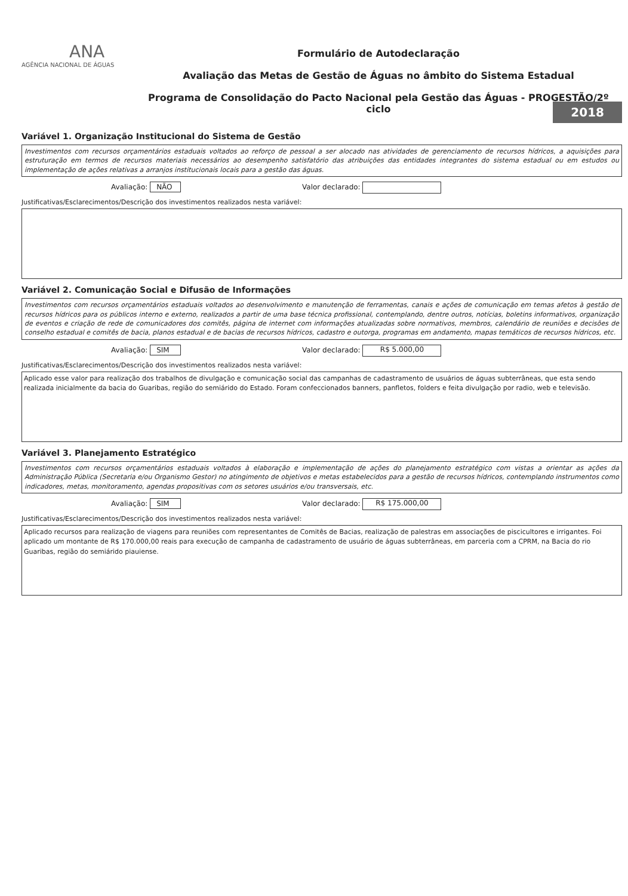ANA
AGÊNCIA NACIONAL DE ÁGUAS
Formulário de Autodeclaração
Avaliação das Metas de Gestão de Águas no âmbito do Sistema Estadual
Programa de Consolidação do Pacto Nacional pela Gestão das Águas - PROGESTÃO/2º ciclo
2018
Variável 1. Organização Institucional do Sistema de Gestão
Investimentos com recursos orçamentários estaduais voltados ao reforço de pessoal a ser alocado nas atividades de gerenciamento de recursos hídricos, a aquisições para estruturação em termos de recursos materiais necessários ao desempenho satisfatório das atribuições das entidades integrantes do sistema estadual ou em estudos ou implementação de ações relativas a arranjos institucionais locais para a gestão das águas.
Avaliação: NÃO Valor declarado:
Justificativas/Esclarecimentos/Descrição dos investimentos realizados nesta variável:
Variável 2. Comunicação Social e Difusão de Informações
Investimentos com recursos orçamentários estaduais voltados ao desenvolvimento e manutenção de ferramentas, canais e ações de comunicação em temas afetos à gestão de recursos hídricos para os públicos interno e externo, realizados a partir de uma base técnica profissional, contemplando, dentre outros, notícias, boletins informativos, organização de eventos e criação de rede de comunicadores dos comitês, página de internet com informações atualizadas sobre normativos, membros, calendário de reuniões e decisões de conselho estadual e comitês de bacia, planos estadual e de bacias de recursos hídricos, cadastro e outorga, programas em andamento, mapas temáticos de recursos hídricos, etc.
Avaliação: SIM Valor declarado: R$ 5.000,00
Justificativas/Esclarecimentos/Descrição dos investimentos realizados nesta variável:
Aplicado esse valor para realização dos trabalhos de divulgação e comunicação social das campanhas de cadastramento de usuários de águas subterrâneas, que esta sendo realizada inicialmente da bacia do Guaribas, região do semiárido do Estado. Foram confeccionados banners, panfletos, folders e feita divulgação por radio, web e televisão.
Variável 3. Planejamento Estratégico
Investimentos com recursos orçamentários estaduais voltados à elaboração e implementação de ações do planejamento estratégico com vistas a orientar as ações da Administração Pública (Secretaria e/ou Organismo Gestor) no atingimento de objetivos e metas estabelecidos para a gestão de recursos hídricos, contemplando instrumentos como indicadores, metas, monitoramento, agendas propositivas com os setores usuários e/ou transversais, etc.
Avaliação: SIM Valor declarado: R$ 175.000,00
Justificativas/Esclarecimentos/Descrição dos investimentos realizados nesta variável:
Aplicado recursos para realização de viagens para reuniões com representantes de Comitês de Bacias, realização de palestras em associações de piscicultores e irrigantes. Foi aplicado um montante de R$ 170.000,00 reais para execução de campanha de cadastramento de usuário de águas subterrâneas, em parceria com a CPRM, na Bacia do rio Guaribas, região do semiárido piauiense.